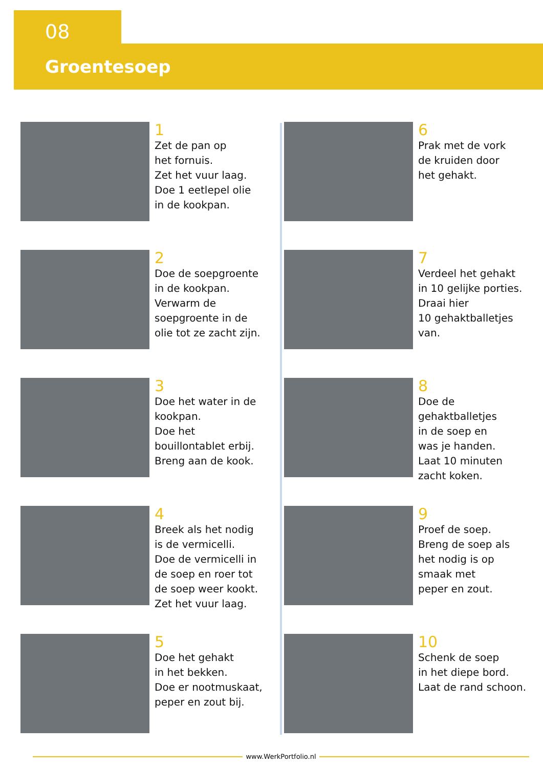08
Groentesoep
1
Zet de pan op
het fornuis.
Zet het vuur laag.
Doe 1 eetlepel olie
in de kookpan.
2
Doe de soepgroente
in de kookpan.
Verwarm de
soepgroente in de
olie tot ze zacht zijn.
3
Doe het water in de
kookpan.
Doe het
bouillontablet erbij.
Breng aan de kook.
4
Breek als het nodig
is de vermicelli.
Doe de vermicelli in
de soep en roer tot
de soep weer kookt.
Zet het vuur laag.
5
Doe het gehakt
in het bekken.
Doe er nootmuskaat,
peper en zout bij.
6
Prak met de vork
de kruiden door
het gehakt.
7
Verdeel het gehakt
in 10 gelijke porties.
Draai hier
10 gehaktballetjes
van.
8
Doe de
gehaktballetjes
in de soep en
was je handen.
Laat 10 minuten
zacht koken.
9
Proef de soep.
Breng de soep als
het nodig is op
smaak met
peper en zout.
10
Schenk de soep
in het diepe bord.
Laat de rand schoon.
www.WerkPortfolio.nl